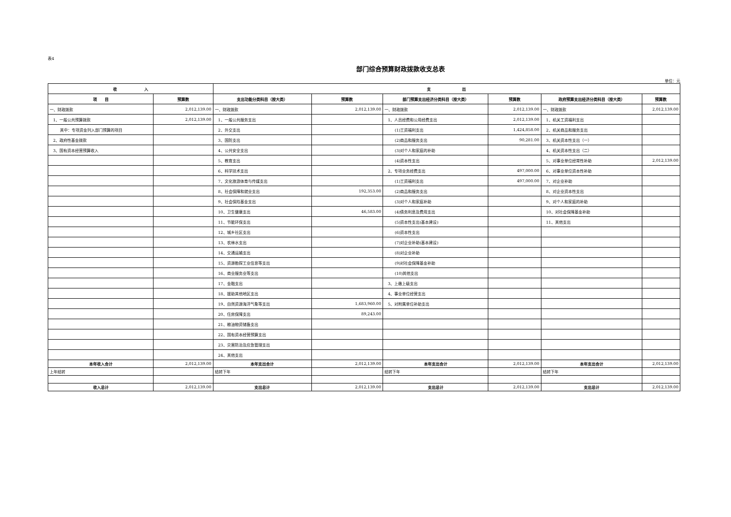表4
部门综合预算财政拨款收支总表
单位：元
| 收 入 | | 支 出 | | | | | |
| --- | --- | --- | --- | --- | --- | --- | --- |
| 项 目 | 预算数 | 支出功能分类科目（按大类） | 预算数 | 部门预算支出经济分类科目（按大类） | 预算数 | 政府预算支出经济分类科目（按大类） | 预算数 |
| 一、财政拨款 | 2,012,139.00 | 一、财政拨款 | 2,012,139.00 | 一、财政拨款 | 2,012,139.00 | 一、财政拨款 | 2,012,139.00 |
| 1、一般公共预算拨款 | 2,012,139.00 | 1、一般公共服务支出 | | 1、人员经费和公用经费支出 | 2,012,139.00 | 1、机关工资福利支出 | |
| 其中：专项资金列入部门预算的项目 | | 2、外交支出 | | (1)工资福利支出 | 1,424,858.00 | 2、机关商品和服务支出 | |
| 2、政府性基金拨款 | | 3、国防支出 | | (2)商品和服务支出 | 90,281.00 | 3、机关资本性支出（一） | |
| 3、国有资本经营预算收入 | | 4、公共安全支出 | | (3)对个人和家庭的补助 | | 4、机关资本性支出（二） | |
| | | 5、教育支出 | | (4)资本性支出 | | 5、对事业单位经常性补助 | 2,012,139.00 |
| | | 6、科学技术支出 | | 2、专项业务经费支出 | 497,000.00 | 6、对事业单位资本性补助 | |
| | | 7、文化旅游体育与传媒支出 | | (1)工资福利支出 | 497,000.00 | 7、对企业补助 | |
| | | 8、社会保障和就业支出 | 192,353.00 | (2)商品和服务支出 | | 8、对企业资本性支出 | |
| | | 9、社会保险基金支出 | | (3)对个人和家庭补助 | | 9、对个人和家庭的补助 | |
| | | 10、卫生健康支出 | 46,583.00 | (4)债务利息及费用支出 | | 10、对社会保障基金补助 | |
| | | 11、节能环保支出 | | (5)资本性支出(基本建设) | | 11、其他支出 | |
| | | 12、城乡社区支出 | | (6)资本性支出 | | | |
| | | 13、农林水支出 | | (7)对企业补助(基本建设) | | | |
| | | 14、交通运输支出 | | (8)对企业补助 | | | |
| | | 15、资源勘探工业信息等支出 | | (9)对社会保障基金补助 | | | |
| | | 16、商业服务业等支出 | | (10)其他支出 | | | |
| | | 17、金融支出 | | 3、上缴上级支出 | | | |
| | | 18、援助其他地区支出 | | 4、事业单位经营支出 | | | |
| | | 19、自然资源海洋气象等支出 | 1,683,960.00 | 5、对附属单位补助支出 | | | |
| | | 20、住房保障支出 | 89,243.00 | | | | |
| | | 21、粮油物资储备支出 | | | | | |
| | | 22、国有资本经营预算支出 | | | | | |
| | | 23、灾害防治及应急管理支出 | | | | | |
| | | 24、其他支出 | | | | | |
| 本年收入合计 | 2,012,139.00 | 本年支出合计 | 2,012,139.00 | 本年支出合计 | 2,012,139.00 | 本年支出合计 | 2,012,139.00 |
| 上年结转 | | 结转下年 | | 结转下年 | | 结转下年 | |
| 收入总计 | 2,012,139.00 | 支出总计 | 2,012,139.00 | 支出总计 | 2,012,139.00 | 支出总计 | 2,012,139.00 |